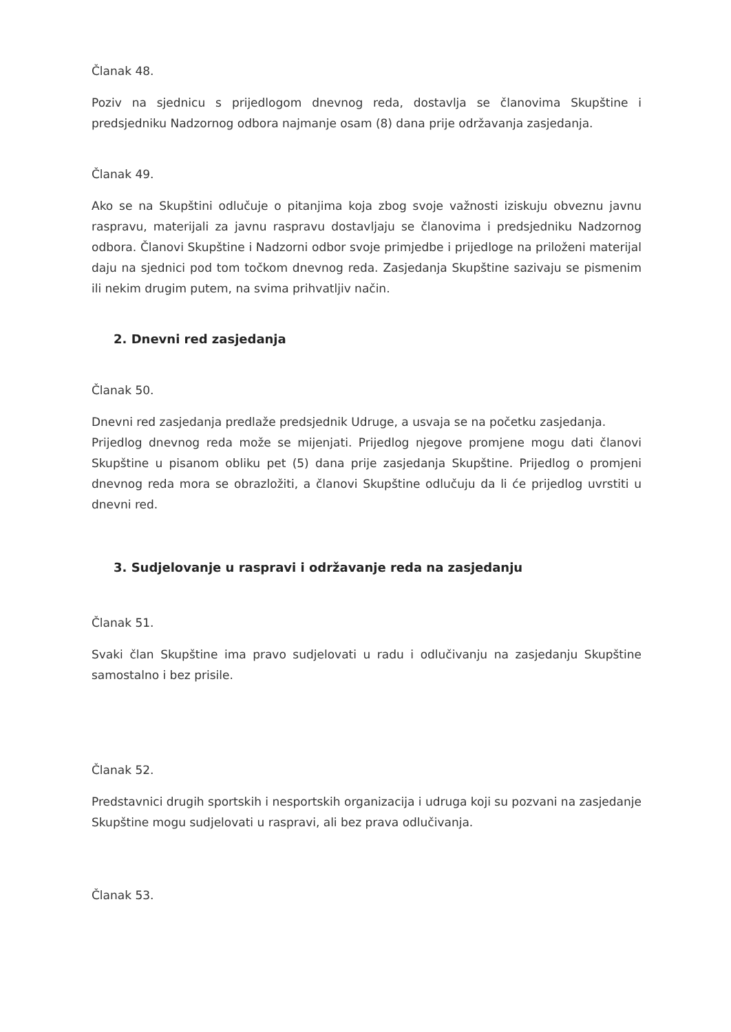Članak 48.
Poziv na sjednicu s prijedlogom dnevnog reda, dostavlja se članovima Skupštine i predsjedniku Nadzornog odbora najmanje osam (8) dana prije održavanja zasjedanja.
Članak 49.
Ako se na Skupštini odlučuje o pitanjima koja zbog svoje važnosti iziskuju obveznu javnu raspravu, materijali za javnu raspravu dostavljaju se članovima i predsjedniku Nadzornog odbora. Članovi Skupštine i Nadzorni odbor svoje primjedbe i prijedloge na priloženi materijal daju na sjednici pod tom točkom dnevnog reda. Zasjedanja Skupštine sazivaju se pismenim ili nekim drugim putem, na svima prihvatljiv način.
2. Dnevni red zasjedanja
Članak 50.
Dnevni red zasjedanja predlaže predsjednik Udruge, a usvaja se na početku zasjedanja.
Prijedlog dnevnog reda može se mijenjati. Prijedlog njegove promjene mogu dati članovi Skupštine u pisanom obliku pet (5) dana prije zasjedanja Skupštine. Prijedlog o promjeni dnevnog reda mora se obrazložiti, a članovi Skupštine odlučuju da li će prijedlog uvrstiti u dnevni red.
3. Sudjelovanje u raspravi i održavanje reda na zasjedanju
Članak 51.
Svaki član Skupštine ima pravo sudjelovati u radu i odlučivanju na zasjedanju Skupštine samostalno i bez prisile.
Članak 52.
Predstavnici drugih sportskih i nesportskih organizacija i udruga koji su pozvani na zasjedanje Skupštine mogu sudjelovati u raspravi, ali bez prava odlučivanja.
Članak 53.